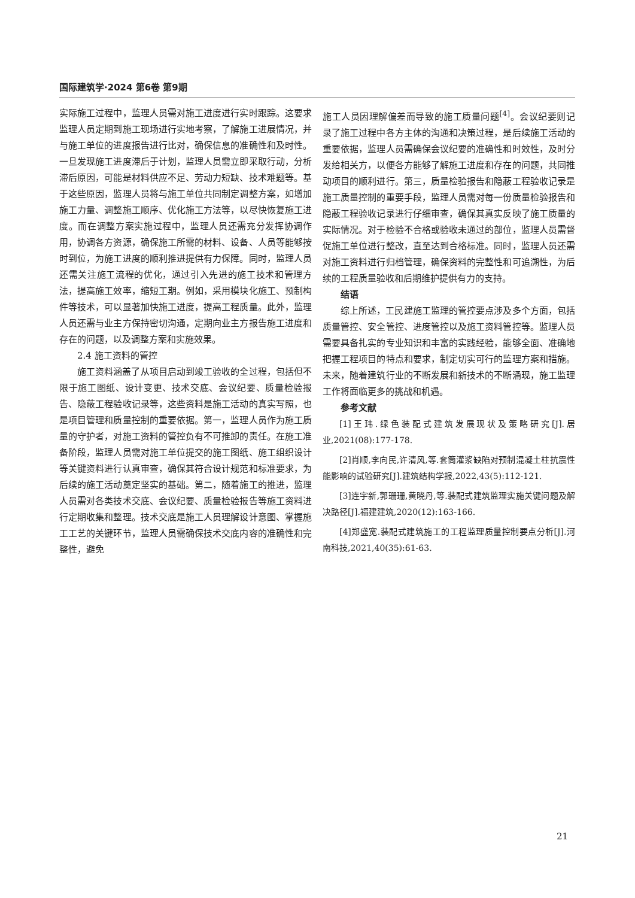国际建筑学·2024 第6卷 第9期
实际施工过程中，监理人员需对施工进度进行实时跟踪。这要求监理人员定期到施工现场进行实地考察，了解施工进展情况，并与施工单位的进度报告进行比对，确保信息的准确性和及时性。一旦发现施工进度滞后于计划，监理人员需立即采取行动，分析滞后原因，可能是材料供应不足、劳动力短缺、技术难题等。基于这些原因，监理人员将与施工单位共同制定调整方案，如增加施工力量、调整施工顺序、优化施工方法等，以尽快恢复施工进度。而在调整方案实施过程中，监理人员还需充分发挥协调作用，协调各方资源，确保施工所需的材料、设备、人员等能够按时到位，为施工进度的顺利推进提供有力保障。同时，监理人员还需关注施工流程的优化，通过引入先进的施工技术和管理方法，提高施工效率，缩短工期。例如，采用模块化施工、预制构件等技术，可以显著加快施工进度，提高工程质量。此外，监理人员还需与业主方保持密切沟通，定期向业主方报告施工进度和存在的问题，以及调整方案和实施效果。
2.4 施工资料的管控
施工资料涵盖了从项目启动到竣工验收的全过程，包括但不限于施工图纸、设计变更、技术交底、会议纪要、质量检验报告、隐蔽工程验收记录等，这些资料是施工活动的真实写照，也是项目管理和质量控制的重要依据。第一，监理人员作为施工质量的守护者，对施工资料的管控负有不可推卸的责任。在施工准备阶段，监理人员需对施工单位提交的施工图纸、施工组织设计等关键资料进行认真审查，确保其符合设计规范和标准要求，为后续的施工活动奠定坚实的基础。第二，随着施工的推进，监理人员需对各类技术交底、会议纪要、质量检验报告等施工资料进行定期收集和整理。技术交底是施工人员理解设计意图、掌握施工工艺的关键环节，监理人员需确保技术交底内容的准确性和完整性，避免
施工人员因理解偏差而导致的施工质量问题<sup>[4]</sup>。会议纪要则记录了施工过程中各方主体的沟通和决策过程，是后续施工活动的重要依据，监理人员需确保会议纪要的准确性和时效性，及时分发给相关方，以便各方能够了解施工进度和存在的问题，共同推动项目的顺利进行。第三，质量检验报告和隐蔽工程验收记录是施工质量控制的重要手段，监理人员需对每一份质量检验报告和隐蔽工程验收记录进行仔细审查，确保其真实反映了施工质量的实际情况。对于检验不合格或验收未通过的部位，监理人员需督促施工单位进行整改，直至达到合格标准。同时，监理人员还需对施工资料进行归档管理，确保资料的完整性和可追溯性，为后续的工程质量验收和后期维护提供有力的支持。
结语
综上所述，工民建施工监理的管控要点涉及多个方面，包括质量管控、安全管控、进度管控以及施工资料管控等。监理人员需要具备扎实的专业知识和丰富的实践经验，能够全面、准确地把握工程项目的特点和要求，制定切实可行的监理方案和措施。未来，随着建筑行业的不断发展和新技术的不断涌现，施工监理工作将面临更多的挑战和机遇。
参考文献
[1]王玮.绿色装配式建筑发展现状及策略研究[J].居业,2021(08):177-178.
[2]肖顺,李向民,许清风,等.套筒灌浆缺陷对预制混凝土柱抗震性能影响的试验研究[J].建筑结构学报,2022,43(5):112-121.
[3]连宇新,郭珊珊,黄晓丹,等.装配式建筑监理实施关键问题及解决路径[J].福建建筑,2020(12):163-166.
[4]郑盛宽.装配式建筑施工的工程监理质量控制要点分析[J].河南科技,2021,40(35):61-63.
21